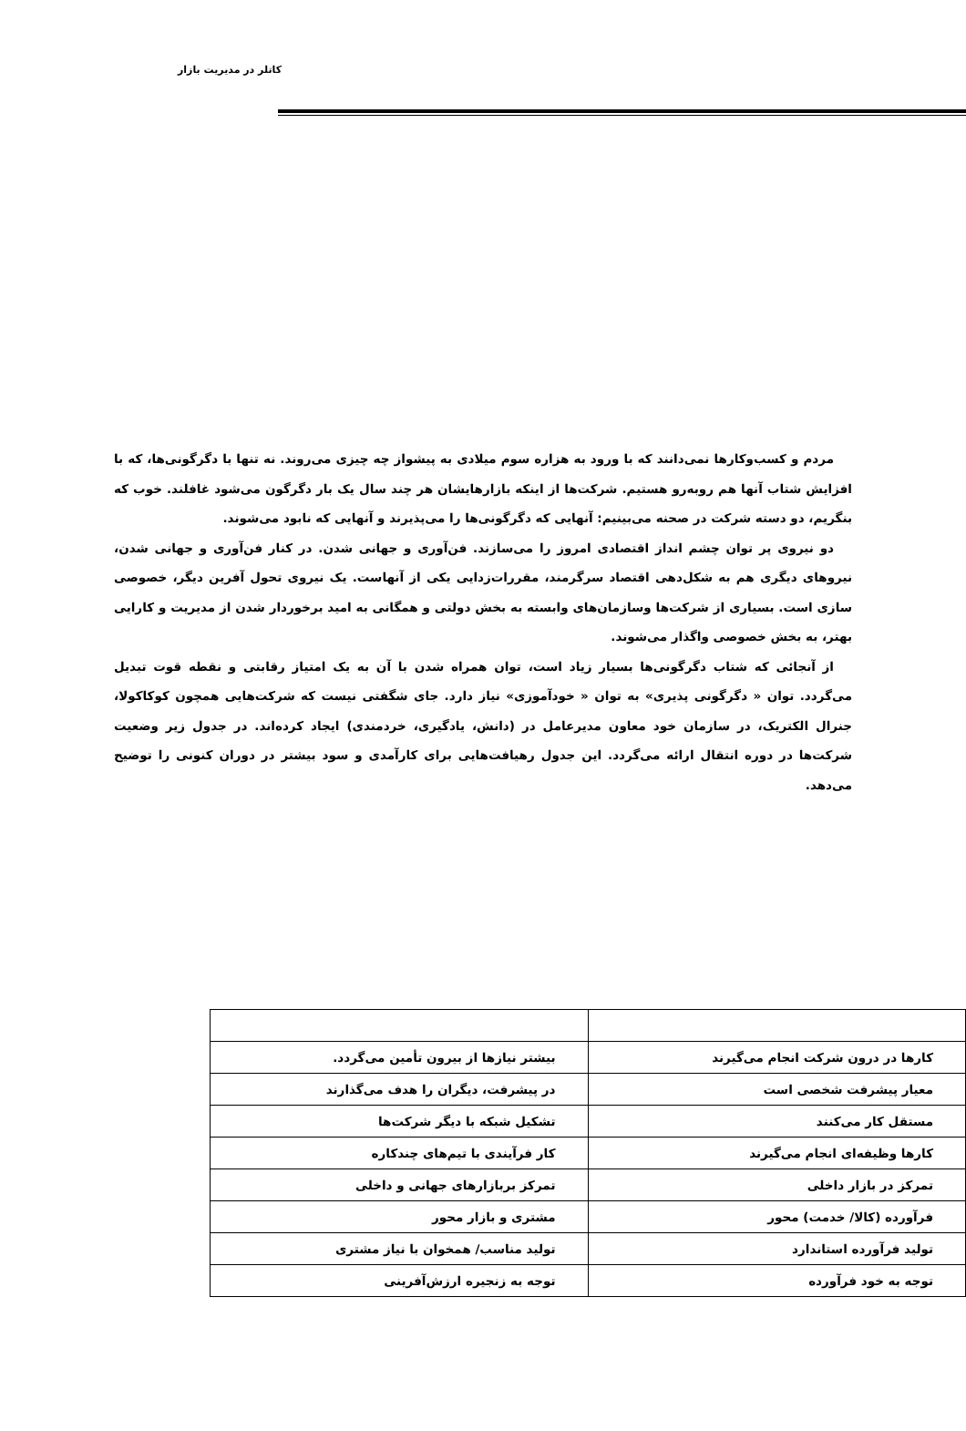کاتلر در مدیریت بازار
مردم و کسب‌وکارها نمی‌دانند که با ورود به هزاره سوم میلادی به پیشواز چه چیزی می‌روند. نه تنها با دگرگونی‌ها، که با افزایش شتاب آنها هم روبه‌رو هستیم. شرکت‌ها از اینکه بازارهایشان هر چند سال یک بار دگرگون می‌شود غافلند. خوب که بنگریم، دو دسته شرکت در صحنه می‌بینیم: آنهایی که دگرگونی‌ها را می‌پذیرند و آنهایی که نابود می‌شوند.
دو نیروی پر توان چشم انداز اقتصادی امروز را می‌سازند. فن‌آوری و جهانی شدن. در کنار فن‌آوری و جهانی شدن، نیروهای دیگری هم به شکل‌دهی اقتصاد سرگرمند، مقررات‌زدایی یکی از آنهاست. یک نیروی تحول آفرین دیگر، خصوصی سازی است. بسیاری از شرکت‌ها وسازمان‌های وابسته به بخش دولتی و همگانی به امید برخوردار شدن از مدیریت و کارایی بهتر، به بخش خصوصی واگذار می‌شوند.
از آنجائی که شتاب دگرگونی‌ها بسیار زیاد است، توان همراه شدن با آن به یک امتیاز رقابتی و نقطه قوت تبدیل می‌گردد. توان « دگرگونی پذیری» به توان « خودآموزی» نیاز دارد. جای شگفتی نیست که شرکت‌هایی همچون کوکاکولا، جنرال الکتریک، در سازمان خود معاون مدیرعامل در (دانش، یادگیری، خردمندی) ایجاد کرده‌اند. در جدول زیر وضعیت شرکت‌ها در دوره انتقال ارائه می‌گردد. این جدول رهیافت‌هایی برای کارآمدی و سود بیشتر در دوران کنونی را توضیح می‌دهد.
| کارها در درون شرکت انجام می‌گیرند | بیشتر نیازها از بیرون تأمین می‌گردد. |
| معیار پیشرفت شخصی است | در پیشرفت، دیگران را هدف می‌گذارند |
| مستقل کار می‌کنند | تشکیل شبکه با دیگر شرکت‌ها |
| کارها وظیفه‌ای انجام می‌گیرند | کار فرآیندی با تیم‌های چندکاره |
| تمرکز در بازار داخلی | تمرکز بربازارهای جهانی و داخلی |
| فرآورده (کالا/ خدمت) محور | مشتری و بازار محور |
| تولید فرآورده استاندارد | تولید مناسب/ همخوان با نیاز مشتری |
| توجه به خود فرآورده | توجه به زنجیره ارزش‌آفرینی |